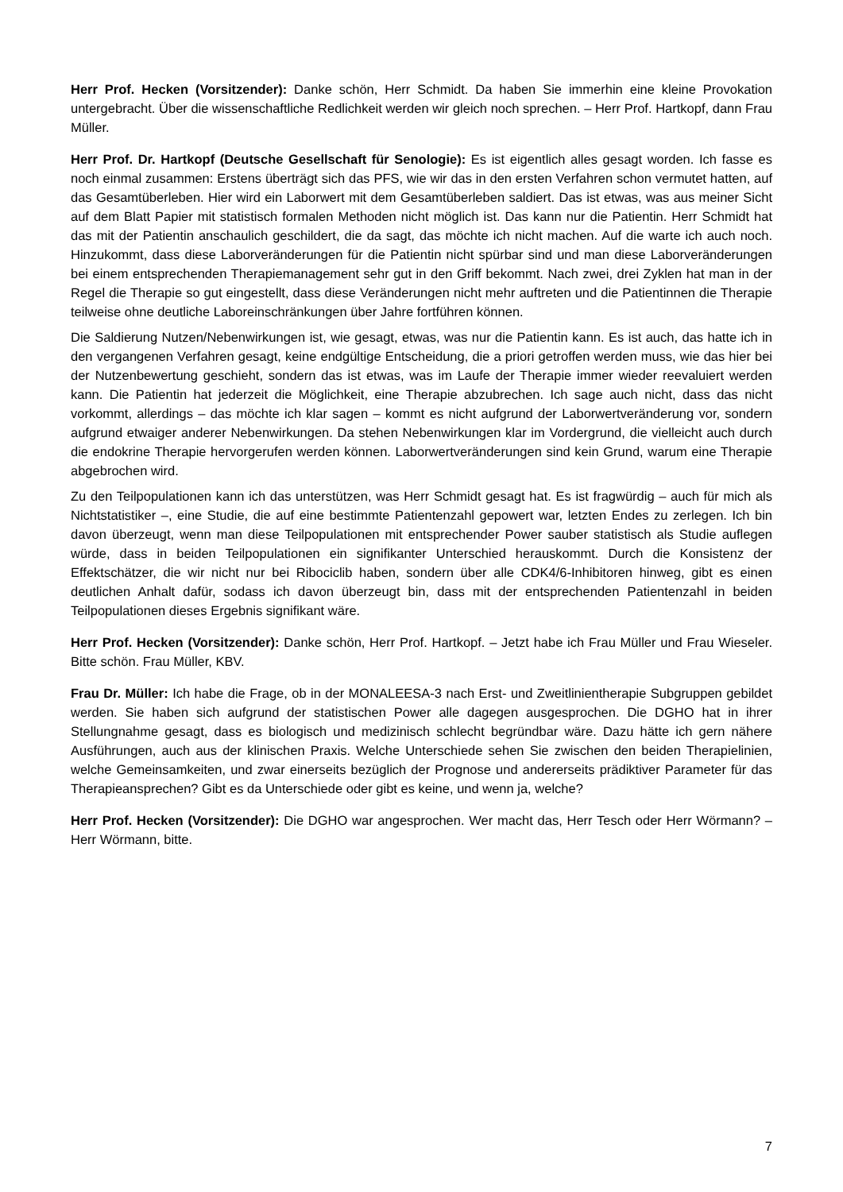Herr Prof. Hecken (Vorsitzender): Danke schön, Herr Schmidt. Da haben Sie immerhin eine kleine Provokation untergebracht. Über die wissenschaftliche Redlichkeit werden wir gleich noch sprechen. – Herr Prof. Hartkopf, dann Frau Müller.
Herr Prof. Dr. Hartkopf (Deutsche Gesellschaft für Senologie): Es ist eigentlich alles gesagt worden. Ich fasse es noch einmal zusammen: Erstens überträgt sich das PFS, wie wir das in den ersten Verfahren schon vermutet hatten, auf das Gesamtüberleben. Hier wird ein Laborwert mit dem Gesamtüberleben saldiert. Das ist etwas, was aus meiner Sicht auf dem Blatt Papier mit statistisch formalen Methoden nicht möglich ist. Das kann nur die Patientin. Herr Schmidt hat das mit der Patientin anschaulich geschildert, die da sagt, das möchte ich nicht machen. Auf die warte ich auch noch. Hinzukommt, dass diese Laborveränderungen für die Patientin nicht spürbar sind und man diese Laborveränderungen bei einem entsprechenden Therapiemanagement sehr gut in den Griff bekommt. Nach zwei, drei Zyklen hat man in der Regel die Therapie so gut eingestellt, dass diese Veränderungen nicht mehr auftreten und die Patientinnen die Therapie teilweise ohne deutliche Laboreinschränkungen über Jahre fortführen können.
Die Saldierung Nutzen/Nebenwirkungen ist, wie gesagt, etwas, was nur die Patientin kann. Es ist auch, das hatte ich in den vergangenen Verfahren gesagt, keine endgültige Entscheidung, die a priori getroffen werden muss, wie das hier bei der Nutzenbewertung geschieht, sondern das ist etwas, was im Laufe der Therapie immer wieder reevaluiert werden kann. Die Patientin hat jederzeit die Möglichkeit, eine Therapie abzubrechen. Ich sage auch nicht, dass das nicht vorkommt, allerdings – das möchte ich klar sagen – kommt es nicht aufgrund der Laborwertveränderung vor, sondern aufgrund etwaiger anderer Nebenwirkungen. Da stehen Nebenwirkungen klar im Vordergrund, die vielleicht auch durch die endokrine Therapie hervorgerufen werden können. Laborwertveränderungen sind kein Grund, warum eine Therapie abgebrochen wird.
Zu den Teilpopulationen kann ich das unterstützen, was Herr Schmidt gesagt hat. Es ist fragwürdig – auch für mich als Nichtstatistiker –, eine Studie, die auf eine bestimmte Patientenzahl gepowert war, letzten Endes zu zerlegen. Ich bin davon überzeugt, wenn man diese Teilpopulationen mit entsprechender Power sauber statistisch als Studie auflegen würde, dass in beiden Teilpopulationen ein signifikanter Unterschied herauskommt. Durch die Konsistenz der Effektschätzer, die wir nicht nur bei Ribociclib haben, sondern über alle CDK4/6-Inhibitoren hinweg, gibt es einen deutlichen Anhalt dafür, sodass ich davon überzeugt bin, dass mit der entsprechenden Patientenzahl in beiden Teilpopulationen dieses Ergebnis signifikant wäre.
Herr Prof. Hecken (Vorsitzender): Danke schön, Herr Prof. Hartkopf. – Jetzt habe ich Frau Müller und Frau Wieseler. Bitte schön. Frau Müller, KBV.
Frau Dr. Müller: Ich habe die Frage, ob in der MONALEESA-3 nach Erst- und Zweitlinientherapie Subgruppen gebildet werden. Sie haben sich aufgrund der statistischen Power alle dagegen ausgesprochen. Die DGHO hat in ihrer Stellungnahme gesagt, dass es biologisch und medizinisch schlecht begründbar wäre. Dazu hätte ich gern nähere Ausführungen, auch aus der klinischen Praxis. Welche Unterschiede sehen Sie zwischen den beiden Therapielinien, welche Gemeinsamkeiten, und zwar einerseits bezüglich der Prognose und andererseits prädiktiver Parameter für das Therapieansprechen? Gibt es da Unterschiede oder gibt es keine, und wenn ja, welche?
Herr Prof. Hecken (Vorsitzender): Die DGHO war angesprochen. Wer macht das, Herr Tesch oder Herr Wörmann? – Herr Wörmann, bitte.
7